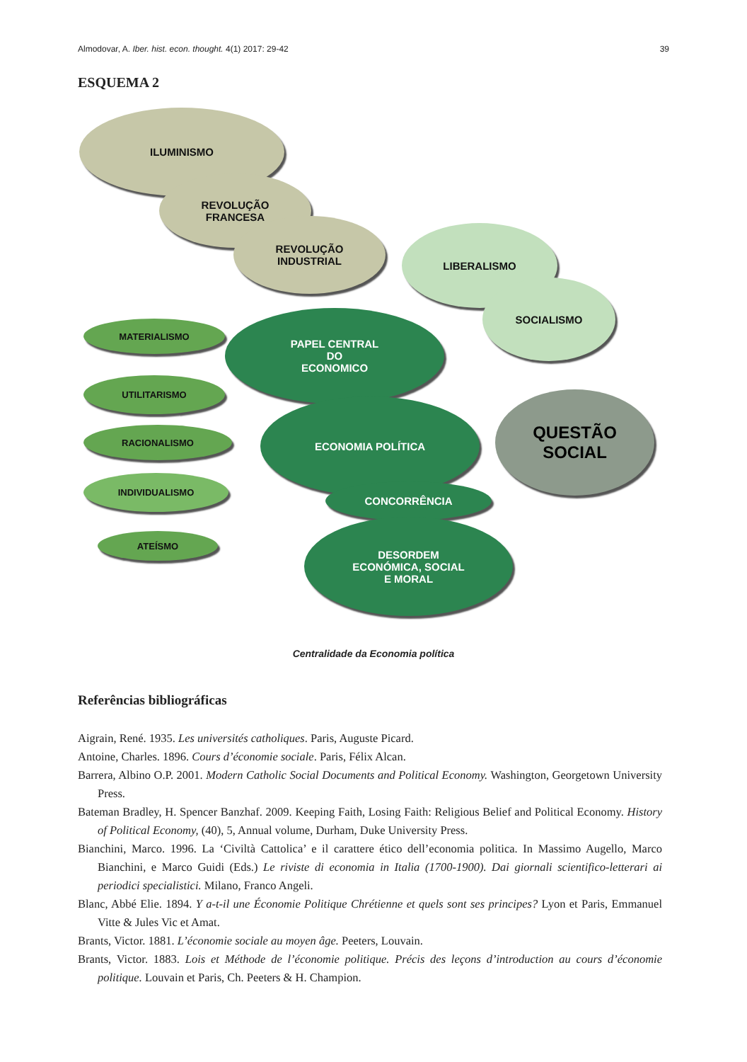Almodovar, A. Iber. hist. econ. thought. 4(1) 2017: 29-42 39
ESQUEMA 2
ILUMINISMO
REVOLUÇÃO
FRANCESA
REVOLUÇÃO
INDUSTRIAL
LIBERALISMO
SOCIALISMO
MATERIALISMO
UTILITARISMO
RACIONALISMO
INDIVIDUALISMO
ATEÍSMO
PAPEL CENTRAL
DO
ECONOMICO
ECONOMIA POLÍTICA
QUESTÃO
SOCIAL
CONCORRÊNCIA
DESORDEM
ECONÓMICA, SOCIAL
E MORAL
Centralidade da Economia política
Referências bibliográficas
Aigrain, René. 1935. Les universités catholiques. Paris, Auguste Picard.
Antoine, Charles. 1896. Cours d’économie sociale. Paris, Félix Alcan.
Barrera, Albino O.P. 2001. Modern Catholic Social Documents and Political Economy. Washington, Georgetown University Press.
Bateman Bradley, H. Spencer Banzhaf. 2009. Keeping Faith, Losing Faith: Religious Belief and Political Economy. History of Political Economy, (40), 5, Annual volume, Durham, Duke University Press.
Bianchini, Marco. 1996. La ‘Civiltà Cattolica’ e il carattere ético dell’economia politica. In Massimo Augello, Marco Bianchini, e Marco Guidi (Eds.) Le riviste di economia in Italia (1700-1900). Dai giornali scientifico-letterari ai periodici specialistici. Milano, Franco Angeli.
Blanc, Abbé Elie. 1894. Y a-t-il une Économie Politique Chrétienne et quels sont ses principes? Lyon et Paris, Emmanuel Vitte & Jules Vic et Amat.
Brants, Victor. 1881. L’économie sociale au moyen âge. Peeters, Louvain.
Brants, Victor. 1883. Lois et Méthode de l’économie politique. Précis des leçons d’introduction au cours d’économie politique. Louvain et Paris, Ch. Peeters & H. Champion.